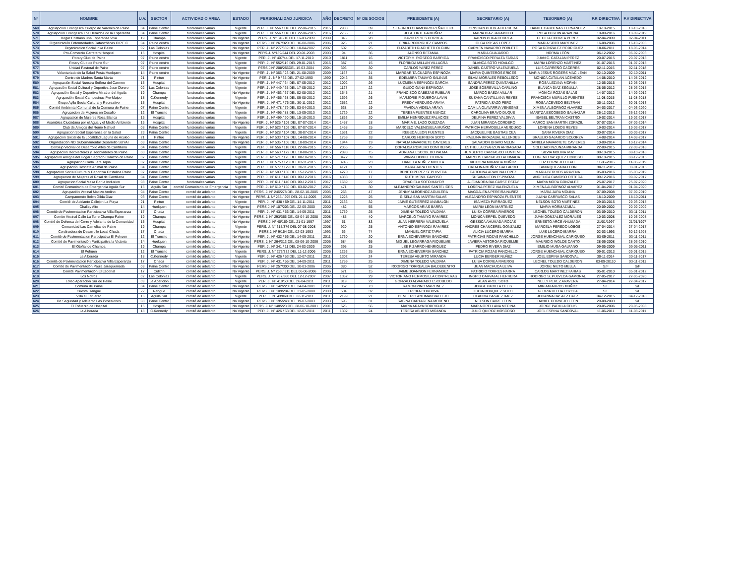| Nº | NOMBRE | U.V. | SECTOR | ACTIVIDAD O AREA | ESTADO | PERSONALIDAD JURIDICA | AÑO | DECRETO | Nº DE SOCIOS | PRESIDENTE (A) | SECRETARIO (A) | TESORERO (A) | F.R DIRECTIVA | F.V DIRECTIVA |
| --- | --- | --- | --- | --- | --- | --- | --- | --- | --- | --- | --- | --- | --- | --- |
| 569 | Agruapcion Evangelica Cuerpo de Varones de Paine | 04 | Paine Centro | funcionales varias | Vigente | PER. J . Nº 556 / 118 DEL 22-06-2015 | 2015 | 2938 | 39 | SEGUNDO CHAMORRO PEÑAILILLO | CRISTIAN PUEBLA HERRERA | DANIEL CARDENAS FERNANDEZ | 10-10-2015 | 10-10-2018 |
| 570 | Agruapcion Evangelica Los Heraldos de la Esperanza | 04 | Paine Centro | funcionales varias | Vigente | PER. J . Nº 556 / 118 DEL 22-06-2015 | 2016 | 2755 | 20 | JOSE ORTEGA MUÑOZ | MARIA DIAZ JARAMILLO | ROSA OLGUIN ARAVENA | 10-09-2016 | 10-09-2019 |
| 571 | Hogar Cristiano una Esperanza Viva | 19 | Champa | funcionales varias | No Vigente | PERS. J. N° 340/10 DEL 16-03-2009 | 2009 | 346 | 28 | DAVID REYES CORREA | AARON PUGA CORREA | CECILIA CORREA PEREZ | 02-04-2009 | 02-04-2011 |
| 572 | Organización Enfermedades Catastróficas O.P.E.C | 04 | Paine centro | funcionales varias | No Vigente | PERS.J. Nº 267/320 DEL 16-08-2006 | 2006 | 926 | 21 | ERIKA RODRIGUEZ CAMPOS | OLGA ROSAS LOPEZ | MARIA SOTO MARTINEZ | 16-08-2006 | 16-10-2006 |
| 573 | Organizacion Social Inka Paine | 02 | Las Colonias | funcionales varias | No Vigente | PER. J . Nº 277/339 DEL 10-04-2007 | 2007 | 502 | 25 | ELIZABETH GIACHETTI OLGUIN | CARMEN NAVARRO POBLETE | ROSA GONZALEZ RODRIGUEZ | 18-06-2011 | 18-06-2014 |
| 574 | Pro-Comercio Carretero Hospital | 15 | Hospital | funcionales varias | No Vigente | PERS.J. Nº189/244 DEL 20-01-2003 | 2003 | 94 | 36 | ALONSO RETAMAL | MARIA GUAJARDO | NORMA LEÓN | 06-12-2002 | 06-02-2003 |
| 575 | Rotary Club de Paine | 07 | Paine centro | funcionales varias | Vigente | PER. J . Nº 407/44 DEL 17-11-2010 | 2010 | 1811 | 16 | VICTOR H. RIOSECO BARRIGA | FRANCISCO PERALTA FARIAS | JUAN C. CATALAN PEREZ | 20-07-2015 | 20-07-2018 |
| 576 | Rotary Club de Paine Sur | 07 | Paine centro | funcionales varias | Vigente | PER. J . Nº 552/116 DEL 29-01-2015 | 2015 | 387 | 15 | FLORINDA MILLAN VILLAGRA | BLANCA SOTO HIDALGO | MARIA LORENZO MARTINEZ | 01-07-2015 | 01-07-2018 |
| 577 | Unidad Pastoral de Paine | 07 | Paine centro | funcionales varias | Vigente | PERS.J.Nº 208/255DEL 15-03-2004 | 2004 | 396 | 30 | CARLOS YAÑEZ PÉREZ | DANIEL CASTRO VALENZUELA | LUIS CARREÑO CACERES | 02-11-2015 | 02-11-2018 |
| 578 | Voluntariado de la Salud Posta Huelquen | 14 | Paine centro | funcionales varias | No Vigente | PER. J . Nº 366 / 23 DEL 21-08-2009 | 2009 | 1163 | 21 | MARGARITA CUADRA ESPINOZA | MARIA QUINTEROS ERICES | MARIA JESUS ROGERS MAC-LEAN | 02-10-2009 | 02-10-2011 |
| 579 | Centro de Madres Santa Marta | 21 | Pintue | funcionales varias | No Vigente | PER. J . Nº 9 / 35 DEL 27-02-1990 | 1990 | 2046 | 35 | EDELMIRA TAMAYO SALINAS | SILVIA MORALES REBOLLEDO | MONICA CATALAN ACEVEDO | 14-08-2010 | 14-08-2012 |
| 580 | Agrupación Social Nuestra Señora del Carmen | 15 | Hospital | funcionales varias | Vigente | PER. J . Nº 447 / 64 DEL 07-05-2012 | 2012 | 1002 | 26 | LUZMENIA ESPINOZA GARCIA | SANDRA PEREZ QUINTANILLA | ROSA LEZANA MORAN | 12-05-2015 | 12-05-2018 |
| 581 | Agrupación Social Cultural y Deportiva Jose Obrero | 02 | Las Colonias | funcionales varias | Vigente | PER. J . Nº 449 / 65 DEL 17-05-2012 | 2012 | 1127 | 22 | GUIDO GANA ESPINOZA | JOSE SOBREVILLA CARLINO | BLANCA DIAZ SEGULLA | 28-06-2012 | 28-06-2015 |
| 582 | Agrupación Social y Deportiva Mirador del Aguila | 19 | Champa | funcionales varias | No Vigente | PER. J . Nº 453 / 67 DEL 02-08-2012 | 2012 | 1645 | 21 | FRANCISCO CABEZAS RUBILAR | MARCO BAEZA VILLAR | MONICA ROZAS SALAS | 14-07-2012 | 14-09-2012 |
| 583 | Agrupación Social Campesinas Pro-Maipo | 18 | C.Kennedy | funcionales varias | Vigente | PER. J . Nº 455 / 68 DEL 09-08-2012 | 2012 | 1696 | 26 | MARJORIE FIGUEROA LAVIN | SUSANA CANTILLANA REYES | FRANCISCA MURILLO FUENTES | 11-08-2015 | 11-08-2018 |
| 584 | Grupo Ayllu Social Cultural y Recreativo | 15 | Hospital | funcionales varias | No Vigente | PER. J . Nº 471 / 76 DEL 30-11-2012 | 2012 | 2552 | 22 | FREDY VERDUGO ARAYA | PATRICIA SAZO PERZ | ROSA ACEVEDO BELTRAN | 30-11-2012 | 30-01-2013 |
| 585 | Comité Ambiental Comunal de la Comuna de Paine | 07 | Paine Centro | funcionales varias | Vigente | PER. J . Nº 478 / 79 DEL 03-04-2013 | 2013 | 638 | 19 | FAVIOLA VIDELA ARAYA | CAMILA OLAVARRIA VENEGAS | XIMENA ALBORNOZ ALVAREZ | 04-03-2017 | 04-03-2020 |
| 586 | Agrupacion de Mujeres en Desafio | 12 | El Transito | funcionales varias | Vigente | PER. J . Nº 495 / 88 DEL 13-09-2013 | 2013 | 1729 | 22 | TERESA FUENTES MUÑOZ | CAROLINA BRAVO DUQUE | MARITZA ESCOBEDO SALÑAZAR | 26-12-2013 | 26-12-2016 |
| 587 | Agrupacion de Mujeres Rosa Blanca | 15 | Hospital | funcionales varias | Vigente | PER. J . Nº 499 / 90 DEL 15-10-2013 | 2013 | 1863 | 20 | EMILIA HENRIQUEZ PALACIOS | DELFINA PEREZ VALDIVIA | ISABEL BELTRAN CASTRO | 19-02-2014 | 19-02-2017 |
| 588 | Asamblea Ciudadana por el Agua y el Medio Ambiente | 15 | Hospital | funcionales varias | No Vigente | PER. J . Nº 525 / 103 DEL 07-07-2014 | 2014 | 1457 | 18 | MARIA E. LAZO QUEZADA | JUAN MIRANDA CORDERO | MARCO SAN MARTIN ZDRAZIL | 07-07-2014 | 07-09-2014 |
| 589 | Club de Amigos del Remo Nahuel | 08 | Paine Centro | funcionales varias | Vigente | PER. J . Nº 523 / 102 DEL 07-07-2014 | 2014 | 1468 | 15 | MARCELO VALENZUELA MUÑOZ | PATRICIA HERMOSILLA VERDUGO | LORENA LOBOS REYES | 19-03-2014 | 19-03-2017 |
| 590 | Agrupacion Social Esperanza en la Salud | 23 | Paine Centro | funcionales varias | Vigente | PER. J . Nº 528 / 104 DEL 30-07-2014 | 2014 | 1631 | 22 | REBECA LEON FUENTES | JACQUELINE BASTIAS CEA | SARA RIVERA DIAZ | 30-07-2014 | 30-09-2017 |
| 591 | Agrupacion Social de la Localidad Laguna de Aculeo | 21 | Pintue | funcionales varias | No Vigente | PER. J . Nº 533 / 107 DEL 14-08-2014 | 2014 | 1769 | 18 | CARLOS HERRERA SOTO | PAULINA IRRAZABAL ALLENDES | BRAULIO GAJARDO SOLORZA | 14-08-2014 | 14-08-2017 |
| 592 | Organización NO Gubernamental Desarrollo SUYAI | 08 | Paine Centro | funcionales varias | No Vigente | PER. J . Nº 536 / 108 DEL 10-09-2014 | 2014 | 1944 | 19 | NATALIA NAVARRETE CAVIERES | SALVADOR BRAVO MELIN | DANIELA NAVARRETE CAVIERES | 10-09-2014 | 10-12-2014 |
| 593 | Consejo Vecinal de Desarrollo Altos de Cantillana | 04 | Paine Centro | funcionales varias | Vigente | PER. J . Nº 556 / 118 DEL 22-06-2015 | 2015 | 2366 | 25 | DORALISA ROMERO CONTRERAS | ESTRELLA OYARZUN ARRIAGADA | SOLEDAD INZUNZA MIRANDA | 22-09-2015 | 22-09-2018 |
| 594 | Agrupacion Recolectores y Recicladores de Paine | 08 | Paine Centro | funcionales varias | Vigente | PER. J . Nº 563 / 122 DEL 18-08-2015 | 2015 | 2898 | 15 | ADRIANA ESCOBEDO PALMA | HUMBERTO CARRASCO HUNTEMIL | SILVIA MOLINA RUZ | 08-10-2015 | 08-10-2018 |
| 595 | Agrupacion Amigos del Hogar Sagrado Corazon de Paine | 07 | Paine Centro | funcionales varias | Vigente | PER. J . Nº 571 / 126 DEL 08-10-2015 | 2015 | 3472 | 39 | WIRMA DOMKE ITURRA | MARCOS CARRASCO AHUMADA | EUGENIO VASQUEZ DONOSO | 08-10-2015 | 08-12-2015 |
| 596 | Agrupacion Carla Jara Tapia | 07 | Paine Centro | funcionales varias | Vigente | PER. J . Nº 575 / 128 DEL 03-11-2015 | 2015 | 3746 | 23 | DANIELA NUÑEZ MICHEA | VICTORIA MIRANDA MUÑOZ | LUZ CORNEJO OLATE | 11-06-2016 | 11-06-2019 |
| 597 | Agrupación Rescate Animal de Paine | 04 | Paine Centro | funcionales varias | Vigente | PER. J . Nº 577 / 129 DEL 30-11-2015 | 2015 | 4121 | 21 | MARIA JARA FUENTES | CATALINA MUÑOZ GALLARDO | TANIA QUEZADA LEON | 30-11-2015 | 30-01-2015 |
| 598 | Agrupacion Social Cultural y Deportiva Cristalina Paine | 07 | Paine Centro | funcionales varias | Vigente | PER. J . Nº 580 / 130 DEL 15-12-2015 | 2015 | 4270 | 17 | BENITO PEREZ SEPULVEDA | CAROLINA ARAVENA LOPEZ | MARIA BERRIOS ARAVENA | 05-03-2016 | 05-03-2019 |
| 599 | Agrupacion de Mujeres el Rosal de Cantillana | 04 | Paine Centro | funcionales varias | Vigente | PER. J . Nº 611 / 146 DEL 09-12-2016 | 2016 | 4383 | 17 | RUTH MENIL GAYOSO | SUSANA LEON ESPINOZA | ANGELICA CANCISO ORTEGA | 09-12-2016 | 09-02-2017 |
| 600 | Agrupacion Social Mesa Por la Inclusion | 08 | Paine Centro | funcionales varias | Vigente | PER. J . Nº 611 / 146 DEL 09-12-2016 | 2017 | 1689 | 22 | GRACIELA SOTO MAYOR | ALEJANDRA BALCARSE ESTAY | MARIA MORA GONZALEZ | 25-07-2017 | 25-07-2020 |
| 601 | Comité Comunitario de Emergencia Aguila Sur | 16 | Aguila Sur | comité Comunitario de Emergencia | Vigente | PER. J . Nº 619 / 150 DEL 03-02-2017 | 2017 | 471 | 30 | ALEJANDRO SALINAS SANTELICES | LORENA PEREZ VALENZUELA | XIMENA ALBORNOZ ALVAREZ | 01-04-2017 | 01-04-2020 |
| 602 | Agrupación Vecinal Macizo Andino | 04 | Paine Centro | comité de adelanto | No Vigente | PERS. J. Nº 246/278 DEL 28-02-10-2005 | 2005 | 263 | 47 | JENNY ALBORNOZ AGUILERA | MAGDALENA PEREIRA NUÑEZ | MARIA JARA MOLINA | 07-09-2008 | 07-09-2010 |
| 603 | Campamento Belen Gilda Diaz | 03 | Paine Centro | comité de adelanto | No Vigente | PERS. J. Nº 255 / 295 DEL 21-11-2005 | 2005 | 1228 | 25 | GISELA SAN MARTIN SALAS | ALEJANDRO ESPINOZA FUENTES | JUANA CARRASCO SALAS | 18-10-2009 | 18-10-2011 |
| 604 | Comité de Adelanto Callejon La Playa | 21 | Pintue | comité de adelanto | Vigente | PER. J . Nº 438 / 59 DEL 14-11-2011 | 2011 | 2136 | 32 | JAIME GUTIERREZ ANABALON | ISA MEZA PARRAGUEZ | NELSON SOTO MARTINEZ | 29-03-2015 | 29-03-2018 |
| 605 | Challay Alto | 14 | Huelquen | comité de adelanto | No Vigente | PERS.J. Nº 107/203 DEL 22-05-2000 | 2000 | 482 | 55 | MARCOS ARIAS BARRA | MARIA LEON MARTINEZ | MARIA HORMAZABAL | 20-09-2002 | 20-09-2002 |
| 606 | Comité de Pavimentacion Participativa Villa Esperanza | 17 | Chada | comité de adelanto | No Vigente | PER. J . Nº 431 / 56 DEL 14-09-2011 | 2011 | 1759 | 25 | XIMENA TOLEDO VALDIVIA | LUISA CORREA RIVEROS | LEONEL TOLEDO CALDERON | 03-09-2010 | 03-11-2011 |
| 607 | Comite Vecinal Calle La Torre Champa-Paine | 19 | Champa | comité de adelanto | No Vigente | PERS. J. N° 293/365 DEL 08-04-10-2008 | 2008 | 485 | 40 | MARCELO TAMAYO RAMIREZ | MONICA ERPEL QUEVEDO | JUAN GONZALEZ MORALES | 10-03-2008 | 10-05-2008 |
| 608 | Comité de Defensa del Cerro y Adelanto de la Comunidad | 15 | Hospital | comité de adelanto | No Vigente | PERS.J. Nº 40/169 DEL 21-01-1997 | 1997 | 51 | 83 | JUAN HERRERA VALENZUELA | GESSICA AHUMADA ROJAS | ERNESTO ARCE AHUMADA | 21/01/1997 | 21/01/1997 |
| 609 | Comunidad Las Camelias de Paine | 19 | Champa | comité de adelanto | Vigente | PERS. J. N° 315/376 DEL 07-08-2008 | 2008 | 920 | 25 | ANTONIO ESPINOZA RAMIREZ | ANDRES CHANCEREL GONZALEZ | MARCELA PEREDO LOBOS | 27-04-2014 | 27-04-2017 |
| 610 | Cordinadora de Desarrollo Local Chada | 17 | Chada | comité de adelanto | No Vigente | PERS.J. Nº 9/154 DEL 02-03-1993 | 1993 | 66 | 74 | MANUEL ORTIZ TAPIA | ALICIA LUCERO IBARRA | LUIS LUCERO IBARRA | 02-03-1993 | 30-12-1998 |
| 611 | Comité de Pavimentacion Participativa El Pehuen | 12 | El Transito | comité de adelanto | No Vigente | PER. J . Nº 432 / 56 DEL 14-09-2011 | 2011 | 1760 | 20 | ERNA ECHEVERRIA SANCHEZ | PATRICIAS ROZAS PANCHILLO | JORGE HUENCHUAL CARIQUEO | 03-09-2011 | 03-11-2011 |
| 612 | Comité de Pavimentación Participativa la Victoria | 14 | Huelquen | comité de adelanto | No Vigente | PERS. J. N° 264/313 DEL 08-06-10-2006 | 2006 | 684 | 65 | MIGUEL LEGARRAGA RIQUELME | JAVIERA ASTORGA RIQUELME | MAURICIO WOLDE CANTO | 28-06-2008 | 28-06-2010 |
| 613 | El Otoñal de Champa | 19 | Champa | comité de adelanto | No Vigente | PER. J . Nº 341 / 11 DEL 24-03-2009 | 2009 | 395 | 25 | ILSE PIZARRO HENRIQUEZ | PEDRO RIVERA DIAZ | EMILIO MUGA GALFANO | 09-05-2009 | 09-05-2011 |
| 614 | El Pehuen | 12 | El Transito | comité de adelanto | Vigente | PERS. J. N° 273/332 DEL 11-12-2006 | 2006 | 1263 | 35 | ERNA ECHEVERRIA SANCHEZ | PATRICIA ROZAS PANCHILLO | JORGE HUENCHUAL CARIQUEO | 09-01-2013 | 09-01-2015 |
| 615 | La Alborada | 18 | C.Kennedy | comité de adelanto | Vigente | PER. J . Nº 426 / 53 DEL 12-07-2011 | 2011 | 1302 | 24 | TERESA ABURTO MIRANDA | LUCIA BERGER NUÑEZ | JOEL ESPINA SANDOVAL | 30-11-2014 | 30-11-2017 |
| 616 | Comité de Pavimentacion Participativa Villa Esperanza | 17 | Chada | comité de adelanto | No Vigente | PER. J . Nº 431 / 56 DEL 14-09-2011 | 2011 | 1759 | 25 | XIMENA TOLEDO VALDIVIA | LUISA CORREA RIVEROS | LEONEL TOLEDO CALDERON | 03-09-20110 | 03-11-2011 |
| 617 | Comité de Pavimentación Paula Jaraquemada | 08 | Paine Centro | comité de adelanto | No Vigente | PERS.J. Nº 257/300 DEL 30-03-2006 | 2006 | 380 | 52 | RODRIGO TORREALBA BALDEBENITO | JUAN MACHUCA LEIVA | JORGE NIETO MELLA | S/F | S/F |
| 618 | Comité Pavimentación El Escorial | 17 | Culitrin | comité de adelanto | No Vigente | PERS. J. Nº 263 / 311 DEL 06-06-2006 | 2006 | 671 | 15 | JAIME JOANNON FERNANDEZ | PATRICIO TORRES PARRA | CARLOS MARTINEZ FARIAS | 05-01-2010 | 05-01-2012 |
| 619 | Los Notros | 02 | Las Colonias | comité de adelanto | Vigente | PERS. J. N° 287/360 DEL 12-12-2007 | 2007 | 1352 | 29 | VICTORIANO HERMOSILLA CONTRERAS | INGRID CARVAJAL HERRERA | RODRIGO SEPULVEDA GAMONAL | 27-05-2017 | 27-05-2020 |
| 620 | Loteo Aparacion Sur de Paine | 09 | La Aparicion | comité de adelanto | Vigente | PER. J . Nº 419/50 DEL 26-04-2011 | 2011 | 819 | 22 | GONZALO ALVARADO ESCOBEDO | ALAN ARCE SOTO | NELLY PEREZ ARAVENA | 27-04-2014 | 27-04-2017 |
| 621 | Comuna de Paine | 04 | Paine Centro | comité de adelanto | No Vigente | PERS.J. Nº 142/220 DEL 24-04-2001 | 2001 | 352 | 73 | RAMON PINO MARTINEZ | JORGE PADILLA CELIS | MIRIAM ARROS MUÑOZ | S/F | S/F |
| 622 | Cuesta Rangue | 22 | Rangue | comité de adelanto | No Vigente | PERS.J. Nº 109/204 DEL 31-05-2000 | 2000 | 504 | 32 | ERICKA CORDOVA | LUCIA BORQUEZ SOTO | GLORIA ULLOA LOYOLA | S/F | S/F |
| 623 | Villa el Esfuerzo | 16 | Aguila Sur | comité de adelanto | Vigente | PER. J . Nº 439/60 DEL 22-11-2011 | 2011 | 2199 | 21 | DEMETRIO ANTIMAN VALLEJO | CLAUDIA BASAEZ BAEZ | JOHANNA BASAEZ BAEZ | 04-12-2015 | 04-12-2018 |
| 624 | De Seguridad y Adelanto Las Posesiones | 08 | Paine Centro | comité de adelanto | No Vigente | PERS.J. Nº 195/248 DEL 19-07-2003 | 2003 | 595 | 31 | SABINA CARTAGENA MORENO | NELSON CAIRE LEON | DANIEL CORNEJO LEON | 29-08-2003 | S/F |
| 625 | El Esfuerzo de Hospital | 15 | Hospital | comité de adelanto | No Vigente | PERS. J. N° 148/223 DEL 28-06-10-2001 | 2001 | 525 | 56 | MARIA ARAYA RODRIGUEZ | MARIA ORELLANA MEDINA | JORGE PADILLA CELIS | 20-05-2006 | 20-05-2008 |
| 626 | La Alborada | 18 | C.Kennedy | comité de adelanto | No Vigente | PER. J . Nº 426 / 53 DEL 12-07-2011 | 2011 | 1302 | 24 | TERESA ABURTO MIRANDA | JULIO QUIROZ MOSCOSO | JOEL ESPINA SANDOVAL | 11-06-2011 | 11-08-2011 |